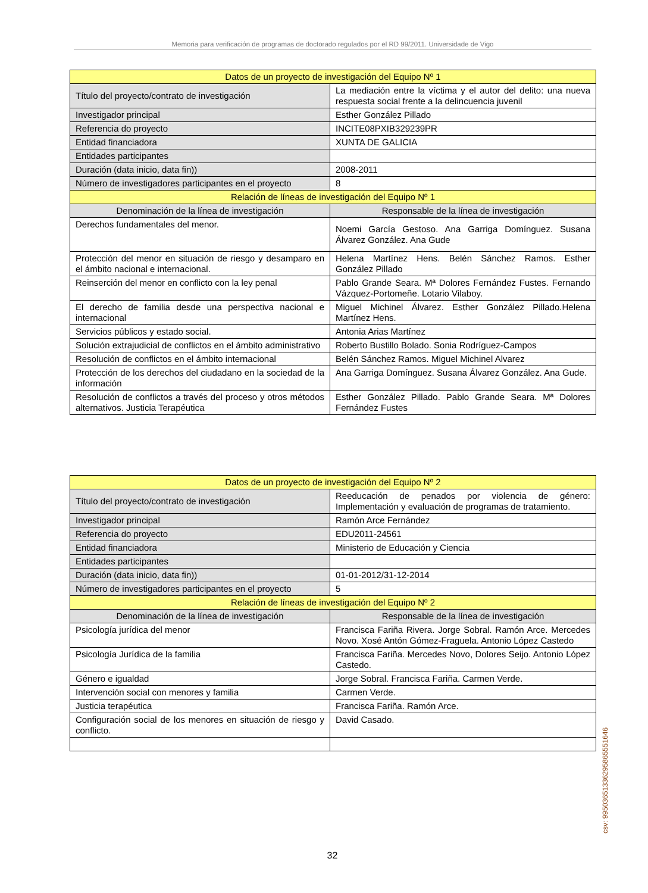Memoria para verificación de programas de doctorado regulados por el RD 99/2011. Universidade de Vigo
| Datos de un proyecto de investigación del Equipo Nº 1 | |
| --- | --- |
| Título del proyecto/contrato de investigación | La mediación entre la víctima y el autor del delito: una nueva respuesta social frente a la delincuencia juvenil |
| Investigador principal | Esther González Pillado |
| Referencia do proyecto | INCITE08PXIB329239PR |
| Entidad financiadora | XUNTA DE GALICIA |
| Entidades participantes | |
| Duración (data inicio, data fin)) | 2008-2011 |
| Número de investigadores participantes en el proyecto | 8 |
| Relación de líneas de investigación del Equipo Nº 1 | |
| Denominación de la línea de investigación | Responsable de la línea de investigación |
| Derechos fundamentales del menor. | Noemi García Gestoso. Ana Garriga Domínguez. Susana Álvarez González. Ana Gude |
| Protección del menor en situación de riesgo y desamparo en el ámbito nacional e internacional. | Helena Martínez Hens. Belén Sánchez Ramos. Esther González Pillado |
| Reinserción del menor en conflicto con la ley penal | Pablo Grande Seara. Mª Dolores Fernández Fustes. Fernando Vázquez-Portomeñe. Lotario Vilaboy. |
| El derecho de familia desde una perspectiva nacional e internacional | Miguel Michinel Álvarez. Esther González Pillado.Helena Martínez Hens. |
| Servicios públicos y estado social. | Antonia Arias Martínez |
| Solución extrajudicial de conflictos en el ámbito administrativo | Roberto Bustillo Bolado. Sonia Rodríguez-Campos |
| Resolución de conflictos en el ámbito internacional | Belén Sánchez Ramos. Miguel Michinel Alvarez |
| Protección de los derechos del ciudadano en la sociedad de la información | Ana Garriga Domínguez. Susana Álvarez González. Ana Gude. |
| Resolución de conflictos a través del proceso y otros métodos alternativos. Justicia Terapéutica | Esther González Pillado. Pablo Grande Seara. Mª Dolores Fernández Fustes |
| Datos de un proyecto de investigación del Equipo Nº 2 | |
| --- | --- |
| Título del proyecto/contrato de investigación | Reeducación de penados por violencia de género: Implementación y evaluación de programas de tratamiento. |
| Investigador principal | Ramón Arce Fernández |
| Referencia do proyecto | EDU2011-24561 |
| Entidad financiadora | Ministerio de Educación y Ciencia |
| Entidades participantes | |
| Duración (data inicio, data fin)) | 01-01-2012/31-12-2014 |
| Número de investigadores participantes en el proyecto | 5 |
| Relación de líneas de investigación del Equipo Nº 2 | |
| Denominación de la línea de investigación | Responsable de la línea de investigación |
| Psicología jurídica del menor | Francisca Fariña Rivera. Jorge Sobral. Ramón Arce. Mercedes Novo. Xosé Antón Gómez-Fraguela. Antonio López Castedo |
| Psicología Jurídica de la familia | Francisca Fariña. Mercedes Novo, Dolores Seijo. Antonio López Castedo. |
| Género e igualdad | Jorge Sobral. Francisca Fariña. Carmen Verde. |
| Intervención social con menores y familia | Carmen Verde. |
| Justicia terapéutica | Francisca Fariña. Ramón Arce. |
| Configuración social de los menores en situación de riesgo y conflicto. | David Casado. |
csv: 99503651336295865551646
32